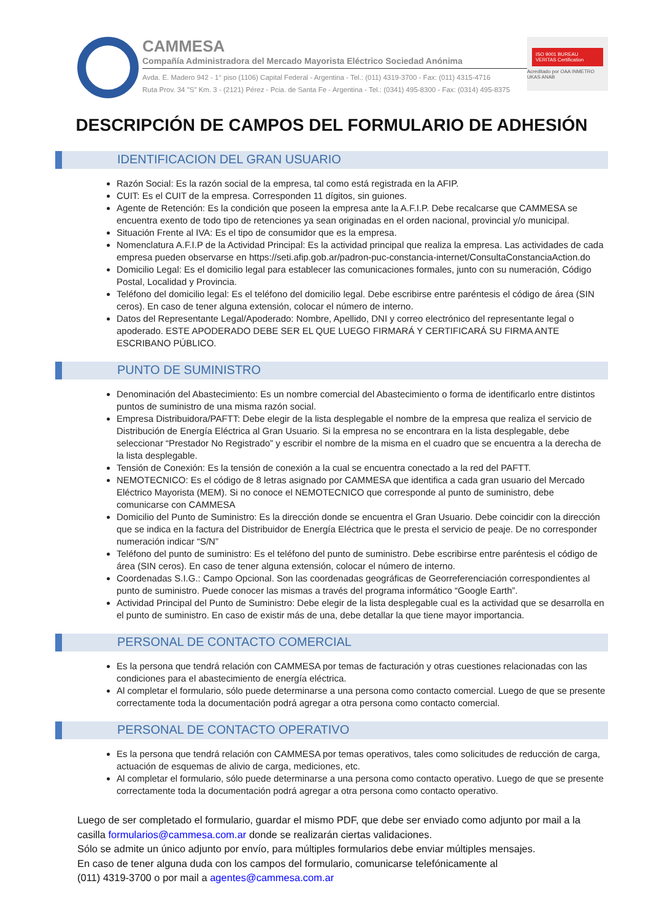CAMMESA
Compañía Administradora del Mercado Mayorista Eléctrico Sociedad Anónima
Avda. E. Madero 942 - 1° piso (1106) Capital Federal - Argentina - Tel.: (011) 4319-3700 - Fax: (011) 4315-4716
Ruta Prov. 34 "S" Km. 3 - (2121) Pérez - Pcia. de Santa Fe - Argentina - Tel.: (0341) 495-8300 - Fax: (0314) 495-8375
ISO 9001 BUREAU VERITAS Certification
Acreditado por OAA INMETRO UKAS ANAB
DESCRIPCIÓN DE CAMPOS DEL FORMULARIO DE ADHESIÓN
IDENTIFICACION DEL GRAN USUARIO
Razón Social: Es la razón social de la empresa, tal como está registrada en la AFIP.
CUIT: Es el CUIT de la empresa. Corresponden 11 dígitos, sin guiones.
Agente de Retención: Es la condición que poseen la empresa ante la A.F.I.P. Debe recalcarse que CAMMESA se encuentra exento de todo tipo de retenciones ya sean originadas en el orden nacional, provincial y/o municipal.
Situación Frente al IVA: Es el tipo de consumidor que es la empresa.
Nomenclatura A.F.I.P de la Actividad Principal: Es la actividad principal que realiza la empresa. Las actividades de cada empresa pueden observarse en https://seti.afip.gob.ar/padron-puc-constancia-internet/ConsultaConstanciaAction.do
Domicilio Legal: Es el domicilio legal para establecer las comunicaciones formales, junto con su numeración, Código Postal, Localidad y Provincia.
Teléfono del domicilio legal: Es el teléfono del domicilio legal. Debe escribirse entre paréntesis el código de área (SIN ceros). En caso de tener alguna extensión, colocar el número de interno.
Datos del Representante Legal/Apoderado: Nombre, Apellido, DNI y correo electrónico del representante legal o apoderado. ESTE APODERADO DEBE SER EL QUE LUEGO FIRMARÁ Y CERTIFICARÁ SU FIRMA ANTE ESCRIBANO PÚBLICO.
PUNTO DE SUMINISTRO
Denominación del Abastecimiento: Es un nombre comercial del Abastecimiento o forma de identificarlo entre distintos puntos de suministro de una misma razón social.
Empresa Distribuidora/PAFTT: Debe elegir de la lista desplegable el nombre de la empresa que realiza el servicio de Distribución de Energía Eléctrica al Gran Usuario. Si la empresa no se encontrara en la lista desplegable, debe seleccionar “Prestador No Registrado” y escribir el nombre de la misma en el cuadro que se encuentra a la derecha de la lista desplegable.
Tensión de Conexión: Es la tensión de conexión a la cual se encuentra conectado a la red del PAFTT.
NEMOTECNICO: Es el código de 8 letras asignado por CAMMESA que identifica a cada gran usuario del Mercado Eléctrico Mayorista (MEM). Si no conoce el NEMOTECNICO que corresponde al punto de suministro, debe comunicarse con CAMMESA
Domicilio del Punto de Suministro: Es la dirección donde se encuentra el Gran Usuario. Debe coincidir con la dirección que se indica en la factura del Distribuidor de Energía Eléctrica que le presta el servicio de peaje. De no corresponder numeración indicar “S/N”
Teléfono del punto de suministro: Es el teléfono del punto de suministro. Debe escribirse entre paréntesis el código de área (SIN ceros). En caso de tener alguna extensión, colocar el número de interno.
Coordenadas S.I.G.: Campo Opcional. Son las coordenadas geográficas de Georreferenciación correspondientes al punto de suministro. Puede conocer las mismas a través del programa informático “Google Earth”.
Actividad Principal del Punto de Suministro: Debe elegir de la lista desplegable cual es la actividad que se desarrolla en el punto de suministro. En caso de existir más de una, debe detallar la que tiene mayor importancia.
PERSONAL DE CONTACTO COMERCIAL
Es la persona que tendrá relación con CAMMESA por temas de facturación y otras cuestiones relacionadas con las condiciones para el abastecimiento de energía eléctrica.
Al completar el formulario, sólo puede determinarse a una persona como contacto comercial. Luego de que se presente correctamente toda la documentación podrá agregar a otra persona como contacto comercial.
PERSONAL DE CONTACTO OPERATIVO
Es la persona que tendrá relación con CAMMESA por temas operativos, tales como solicitudes de reducción de carga, actuación de esquemas de alivio de carga, mediciones, etc.
Al completar el formulario, sólo puede determinarse a una persona como contacto operativo. Luego de que se presente correctamente toda la documentación podrá agregar a otra persona como contacto operativo.
Luego de ser completado el formulario, guardar el mismo PDF, que debe ser enviado como adjunto por mail a la casilla formularios@cammesa.com.ar donde se realizarán ciertas validaciones.
Sólo se admite un único adjunto por envío, para múltiples formularios debe enviar múltiples mensajes.
En caso de tener alguna duda con los campos del formulario, comunicarse telefónicamente al
(011) 4319-3700 o por mail a agentes@cammesa.com.ar